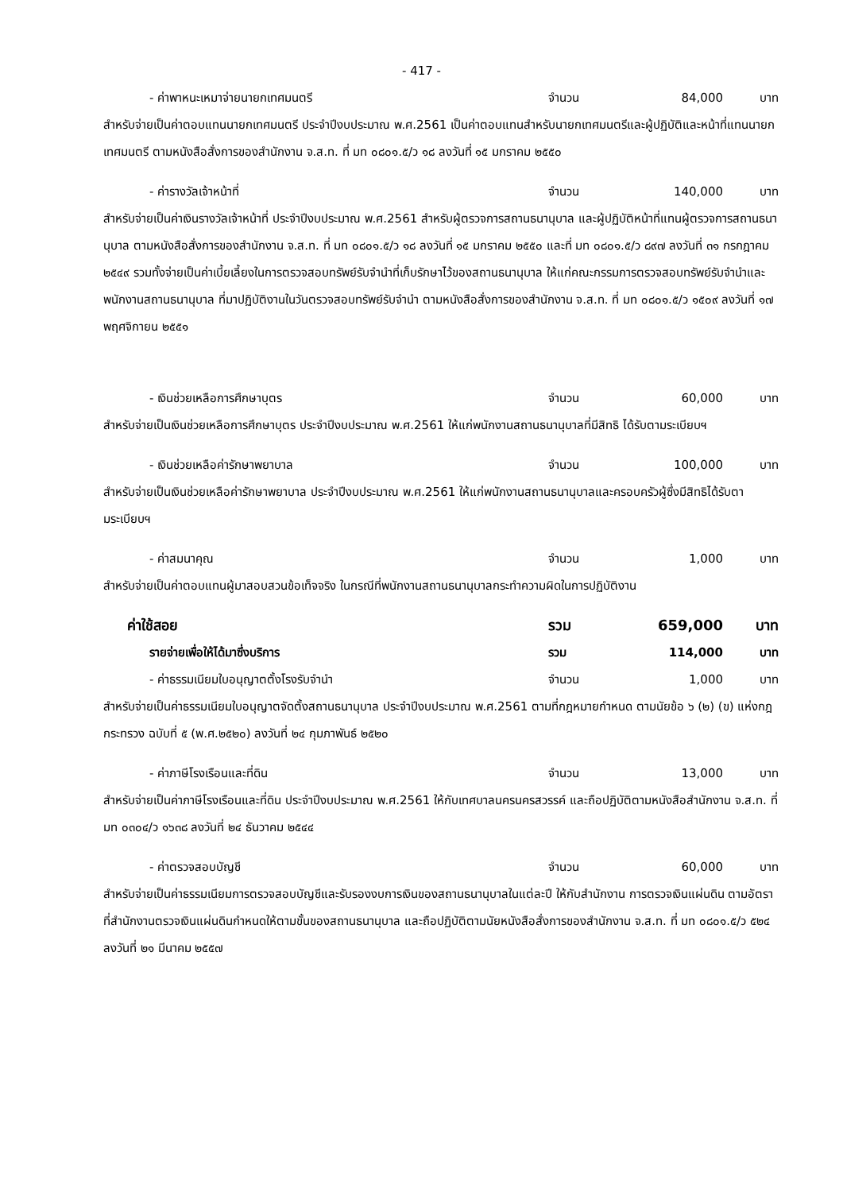- 417 -
- ค่าพาหนะเหมาจ่ายนายกเทศมนตรี จำนวน 84,000 บาท
สำหรับจ่ายเป็นค่าตอบแทนนายกเทศมนตรี ประจำปีงบประมาณ พ.ศ.2561 เป็นค่าตอบแทนสำหรับนายกเทศมนตรีและผู้ปฏิบัติและหน้าที่แทนนายกเทศมนตรี ตามหนังสือสั่งการของสำนักงาน จ.ส.ท. ที่ มท ๐๘๐๑.๕/ว ๑๘ ลงวันที่ ๑๕ มกราคม ๒๕๕๐
- ค่ารางวัลเจ้าหน้าที่ จำนวน 140,000 บาท
สำหรับจ่ายเป็นค่าเงินรางวัลเจ้าหน้าที่ ประจำปีงบประมาณ พ.ศ.2561 สำหรับผู้ตรวจการสถานธนานุบาล และผู้ปฏิบัติหน้าที่แทนผู้ตรวจการสถานธนานุบาล ตามหนังสือสั่งการของสำนักงาน จ.ส.ท. ที่ มท ๐๘๐๑.๕/ว ๑๘ ลงวันที่ ๑๕ มกราคม ๒๕๕๐ และที่ มท ๐๘๐๑.๕/ว ๘๙๗ ลงวันที่ ๓๑ กรกฎาคม ๒๕๔๙ รวมทั้งจ่ายเป็นค่าเบี้ยเลี้ยงในการตรวจสอบทรัพย์รับจำนำที่เก็บรักษาไว้ของสถานธนานุบาล ให้แก่คณะกรรมการตรวจสอบทรัพย์รับจำนำและพนักงานสถานธนานุบาล ที่มาปฏิบัติงานในวันตรวจสอบทรัพย์รับจำนำ ตามหนังสือสั่งการของสำนักงาน จ.ส.ท. ที่ มท ๐๘๐๑.๕/ว ๑๕๐๙ ลงวันที่ ๑๗ พฤศจิกายน ๒๕๕๑
- เงินช่วยเหลือการศึกษาบุตร จำนวน 60,000 บาท
สำหรับจ่ายเป็นเงินช่วยเหลือการศึกษาบุตร ประจำปีงบประมาณ พ.ศ.2561 ให้แก่พนักงานสถานธนานุบาลที่มีสิทธิ ได้รับตามระเบียบฯ
- เงินช่วยเหลือค่ารักษาพยาบาล จำนวน 100,000 บาท
สำหรับจ่ายเป็นเงินช่วยเหลือค่ารักษาพยาบาล ประจำปีงบประมาณ พ.ศ.2561 ให้แก่พนักงานสถานธนานุบาลและครอบครัวผู้ซึ่งมีสิทธิได้รับตามระเบียบฯ
- ค่าสมนาคุณ จำนวน 1,000 บาท
สำหรับจ่ายเป็นค่าตอบแทนผู้มาสอบสวนข้อเท็จจริง ในกรณีที่พนักงานสถานธนานุบาลกระทำความผิดในการปฏิบัติงาน
ค่าใช้สอย รวม 659,000 บาท
รายจ่ายเพื่อให้ได้มาซึ่งบริการ รวม 114,000 บาท
- ค่าธรรมเนียมใบอนุญาตตั้งโรงรับจำนำ จำนวน 1,000 บาท
สำหรับจ่ายเป็นค่าธรรมเนียมใบอนุญาตจัดตั้งสถานธนานุบาล ประจำปีงบประมาณ พ.ศ.2561 ตามที่กฎหมายกำหนด ตามนัยข้อ ๖ (๒) (ข) แห่งกฎกระทรวง ฉบับที่ ๕ (พ.ศ.๒๕๒๐) ลงวันที่ ๒๔ กุมภาพันธ์ ๒๕๒๐
- ค่าภาษีโรงเรือนและที่ดิน จำนวน 13,000 บาท
สำหรับจ่ายเป็นค่าภาษีโรงเรือนและที่ดิน ประจำปีงบประมาณ พ.ศ.2561 ให้กับเทศบาลนครนครสวรรค์ และถือปฏิบัติตามหนังสือสำนักงาน จ.ส.ท. ที่ มท ๐๓๐๔/ว ๑๖๓๘ ลงวันที่ ๒๔ ธันวาคม ๒๕๔๔
- ค่าตรวจสอบบัญชี จำนวน 60,000 บาท
สำหรับจ่ายเป็นค่าธรรมเนียมการตรวจสอบบัญชีและรับรองงบการเงินของสถานธนานุบาลในแต่ละปี ให้กับสำนักงาน การตรวจเงินแผ่นดิน ตามอัตราที่สำนักงานตรวจเงินแผ่นดินกำหนดให้ตามขั้นของสถานธนานุบาล และถือปฏิบัติตามนัยหนังสือสั่งการของสำนักงาน จ.ส.ท. ที่ มท ๐๘๐๑.๕/ว ๕๒๔ ลงวันที่ ๒๑ มีนาคม ๒๕๕๗